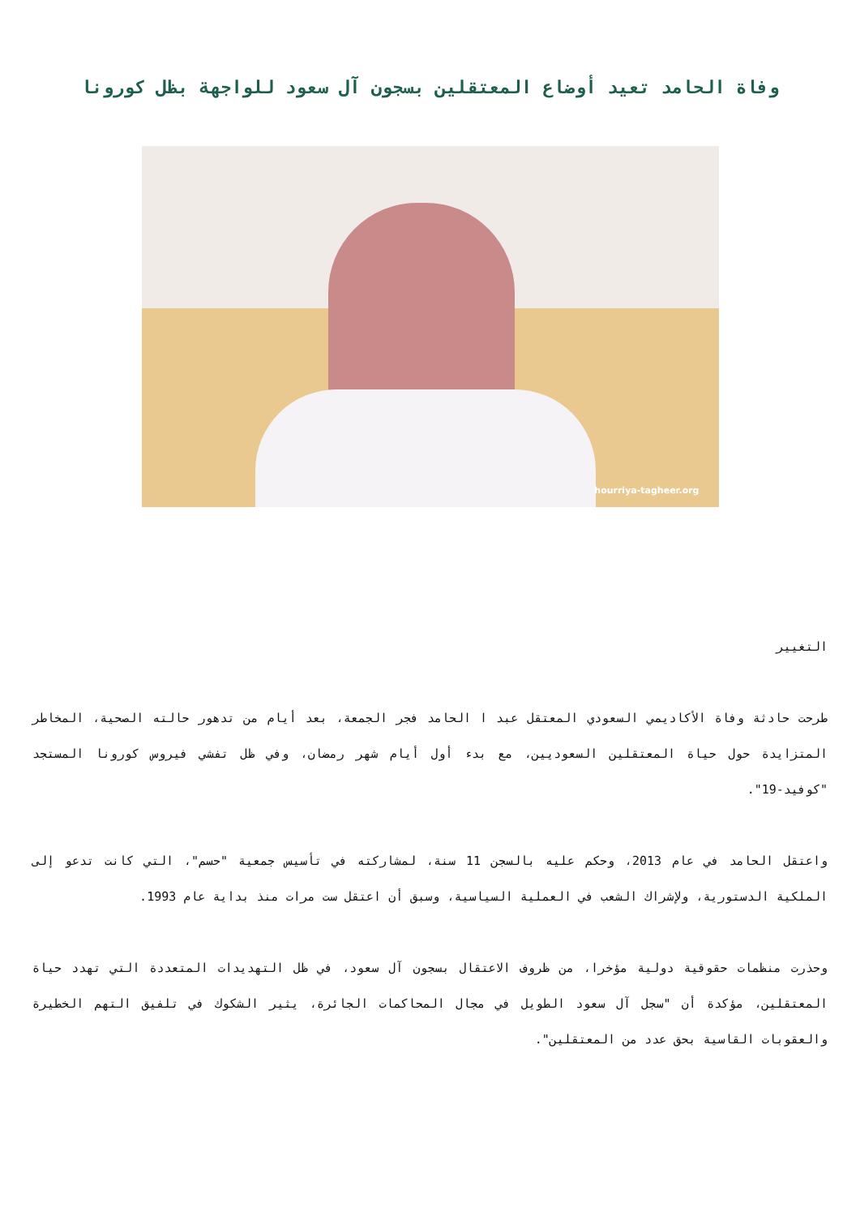وفاة الحامد تعيد أوضاع المعتقلين بسجون آل سعود للواجهة بظل كورونا
hourriya-tagheer.org
التغيير
طرحت حادثة وفاة الأكاديمي السعودي المعتقل عبد ا الحامد فجر الجمعة، بعد أيام من تدهور حالته الصحية، المخاطر المتزايدة حول حياة المعتقلين السعوديين، مع بدء أول أيام شهر رمضان، وفي ظل تفشي فيروس كورونا المستجد "كوفيد-19".
واعتقل الحامد في عام 2013، وحكم عليه بالسجن 11 سنة، لمشاركته في تأسيس جمعية "حسم"، التي كانت تدعو إلى الملكية الدستورية، ولإشراك الشعب في العملية السياسية، وسبق أن اعتقل ست مرات منذ بداية عام 1993.
وحذرت منظمات حقوقية دولية مؤخرا، من ظروف الاعتقال بسجون آل سعود، في ظل التهديدات المتعددة التي تهدد حياة المعتقلين، مؤكدة أن "سجل آل سعود الطويل في مجال المحاكمات الجائرة، يثير الشكوك في تلفيق التهم الخطيرة والعقوبات القاسية بحق عدد من المعتقلين".